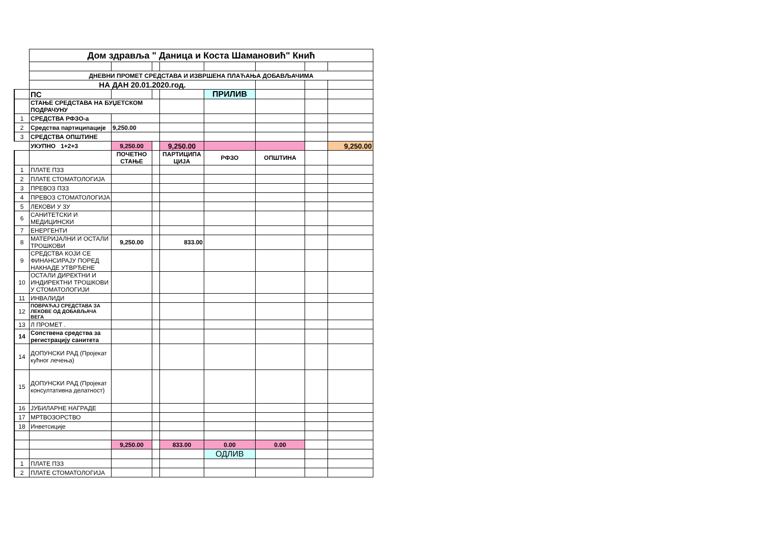| | Дом здравља " Даница и Коста Шамановић" Кнић | | | | | | | |
| | ДНЕВНИ ПРОМЕТ СРЕДСТАВА И ИЗВРШЕНА ПЛАЋАЊА ДОБАВЉАЧИМА | | | | | | | |
| | НА ДАН 20.01.2020.год. | | | | | | | |
| | ПС | | | | ПРИЛИВ | | | |
| | СТАЊЕ СРЕДСТАВА НА БУЏЕТСКОМ ПОДРАЧУНУ | | | | | | | |
| 1 | СРЕДСТВА РФЗО-а | | | | | | | |
| 2 | Средства партиципације | 9,250.00 | | | | | | |
| 3 | СРЕДСТВА ОПШТИНЕ | | | | | | | |
| | УКУПНО 1+2+3 | 9,250.00 | | 9,250.00 | | | | 9,250.00 |
| | | ПОЧЕТНО СТАЊЕ | | ПАРТИЦИПА ЦИЈА | РФЗО | ОПШТИНА | | |
| 1 | ПЛАТЕ ПЗЗ | | | | | | | |
| 2 | ПЛАТЕ СТОМАТОЛОГИЈА | | | | | | | |
| 3 | ПРЕВОЗ ПЗЗ | | | | | | | |
| 4 | ПРЕВОЗ СТОМАТОЛОГИЈА | | | | | | | |
| 5 | ЛЕКОВИ У ЗУ | | | | | | | |
| 6 | САНИТЕТСКИ И МЕДИЦИНСКИ | | | | | | | |
| 7 | ЕНЕРГЕНТИ | | | | | | | |
| 8 | МАТЕРИЈАЛНИ И ОСТАЛИ ТРОШКОВИ | 9,250.00 | | 833.00 | | | | |
| 9 | СРЕДСТВА КОЈИ СЕ ФИНАНСИРАЈУ ПОРЕД НАКНАДЕ УТВРЂЕНЕ | | | | | | | |
| 10 | ОСТАЛИ ДИРЕКТНИ И ИНДИРЕКТНИ ТРОШКОВИ У СТОМАТОЛОГИЈИ | | | | | | | |
| 11 | ИНВАЛИДИ | | | | | | | |
| 12 | ПОВРАЋАЈ СРЕДСТАВА ЗА ЛЕКОВЕ ОД ДОБАВЉАЧА ВЕГА | | | | | | | |
| 13 | Л ПРОМЕТ . | | | | | | | |
| 14 | Сопствена средства за регистрацију санитета | | | | | | | |
| 14 | ДОПУНСКИ РАД (Пројекат кућног лечења) | | | | | | | |
| 15 | ДОПУНСКИ РАД (Пројекат консултативна делатност) | | | | | | | |
| 16 | ЈУБИЛАРНЕ НАГРАДЕ | | | | | | | |
| 17 | МРТВОЗОРСТВО | | | | | | | |
| 18 | Инветсиције | | | | | | | |
| | | 9,250.00 | | 833.00 | 0.00 | 0.00 | | |
| | | | | | ОДЛИВ | | | |
| 1 | ПЛАТЕ ПЗЗ | | | | | | | |
| 2 | ПЛАТЕ СТОМАТОЛОГИЈА | | | | | | | |